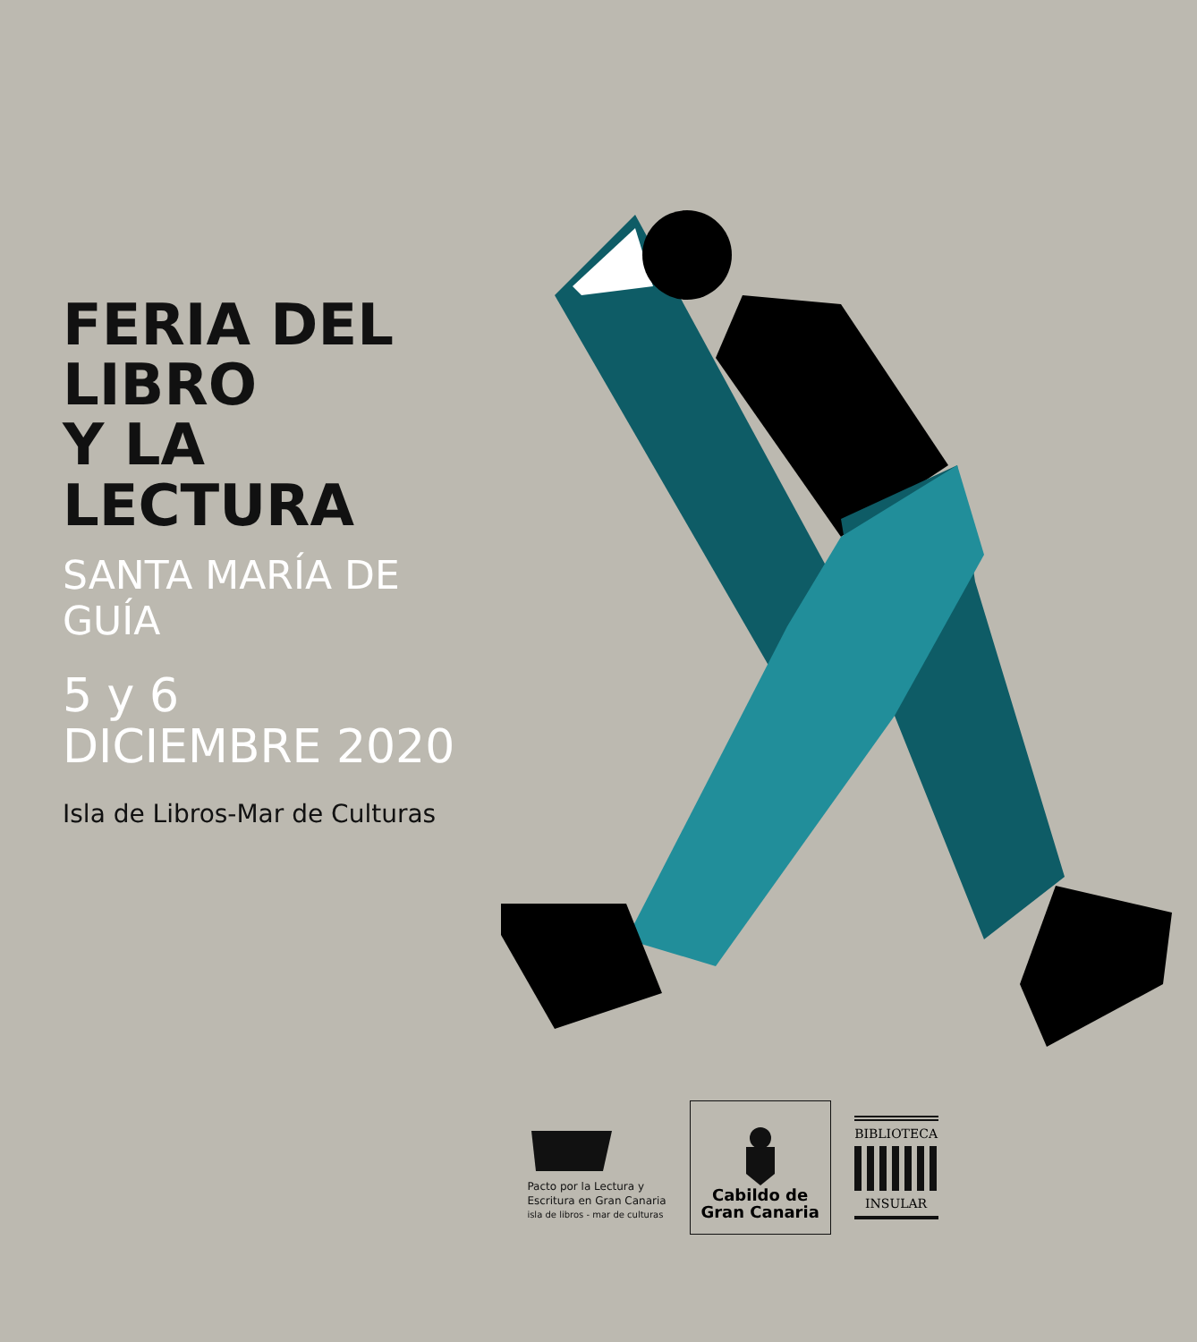FERIA DEL LIBRO
Y LA LECTURA
SANTA MARÍA DE GUÍA
5 y 6
DICIEMBRE 2020
Isla de Libros-Mar de Culturas
Pacto por la Lectura y
Escritura en Gran Canaria
isla de libros - mar de culturas
Cabildo de
Gran Canaria
BIBLIOTECA
INSULAR